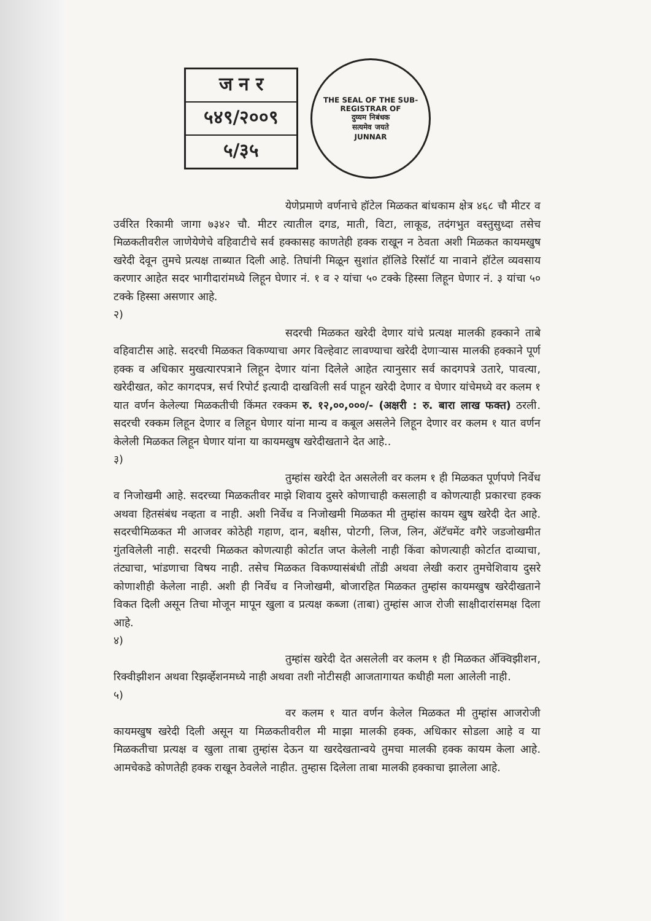ज न र
५४९/२००९
५/३५
THE SEAL OF THE SUB-REGISTRAR OF
दुय्यम निबंधक
सत्यमेव जयते
JUNNAR
येणेप्रमाणे वर्णनाचे हॉटेल मिळकत बांधकाम क्षेत्र ४६८ चौ मीटर व उर्वरित रिकामी जागा ७३४२ चौ. मीटर त्यातील दगड, माती, विटा, लाकूड, तदंगभुत वस्तुसुध्दा तसेच मिळकतीवरील जाणेयेणेचे वहिवाटीचे सर्व हक्कासह काणतेही हक्क राखून न ठेवता अशी मिळकत कायमखुष खरेदी देवून तुमचे प्रत्यक्ष ताब्यात दिली आहे. तिघांनी मिळून सुशांत हॉलिडे रिसॉर्ट या नावाने हॉटेल व्यवसाय करणार आहेत सदर भागीदारांमध्ये लिहून घेणार नं. १ व २ यांचा ५० टक्के हिस्सा लिहून घेणार नं. ३ यांचा ५० टक्के हिस्सा असणार आहे.
२)
सदरची मिळकत खरेदी देणार यांचे प्रत्यक्ष मालकी हक्काने ताबे वहिवाटीस आहे. सदरची मिळकत विकण्याचा अगर विल्हेवाट लावण्याचा खरेदी देणाऱ्यास मालकी हक्काने पूर्ण हक्क व अधिकार मुखत्यारपत्राने लिहून देणार यांना दिलेले आहेत त्यानुसार सर्व कादगपत्रे उतारे, पावत्या, खरेदीखत, कोट कागदपत्र, सर्च रिपोर्ट इत्यादी दाखविली सर्व पाहून खरेदी देणार व घेणार यांचेमध्ये वर कलम १ यात वर्णन केलेल्या मिळकतीची किंमत रक्कम रु. १२,००,०००/- (अक्षरी : रु. बारा लाख फक्त) ठरली. सदरची रक्कम लिहून देणार व लिहून घेणार यांना मान्य व कबूल असलेने लिहून देणार वर कलम १ यात वर्णन केलेली मिळकत लिहून घेणार यांना या कायमखुष खरेदीखताने देत आहे..
३)
तुम्हांस खरेदी देत असलेली वर कलम १ ही मिळकत पूर्णपणे निर्वेध व निजोखमी आहे. सदरच्या मिळकतीवर माझे शिवाय दुसरे कोणाचाही कसलाही व कोणत्याही प्रकारचा हक्क अथवा हितसंबंध नव्हता व नाही. अशी निर्वेध व निजोखमी मिळकत मी तुम्हांस कायम खुष खरेदी देत आहे. सदरचीमिळकत मी आजवर कोठेही गहाण, दान, बक्षीस, पोटगी, लिज, लिन, ॲटॅचमेंट वगैरे जडजोखमीत गुंतविलेली नाही. सदरची मिळकत कोणत्याही कोर्टात जप्त केलेली नाही किंवा कोणत्याही कोर्टात दाव्याचा, तंट्याचा, भांडणाचा विषय नाही. तसेच मिळकत विकण्यासंबंधी तोंडी अथवा लेखी करार तुमचेशिवाय दुसरे कोणाशीही केलेला नाही. अशी ही निर्वेध व निजोखमी, बोजारहित मिळकत तुम्हांस कायमखुष खरेदीखताने विकत दिली असून तिचा मोजून मापून खुला व प्रत्यक्ष कब्जा (ताबा) तुम्हांस आज रोजी साक्षीदारांसमक्ष दिला आहे.
४)
तुम्हांस खरेदी देत असलेली वर कलम १ ही मिळकत ॲक्विझीशन, रिक्वीझीशन अथवा रिझर्व्हेशनमध्ये नाही अथवा तशी नोटीसही आजतागायत कधीही मला आलेली नाही.
५)
वर कलम १ यात वर्णन केलेल मिळकत मी तुम्हांस आजरोजी कायमखुष खरेदी दिली असून या मिळकतीवरील मी माझा मालकी हक्क, अधिकार सोडला आहे व या मिळकतीचा प्रत्यक्ष व खुला ताबा तुम्हांस देऊन या खरदेखतान्वये तुमचा मालकी हक्क कायम केला आहे. आमचेकडे कोणतेही हक्क राखून ठेवलेले नाहीत. तुम्हास दिलेला ताबा मालकी हक्काचा झालेला आहे.